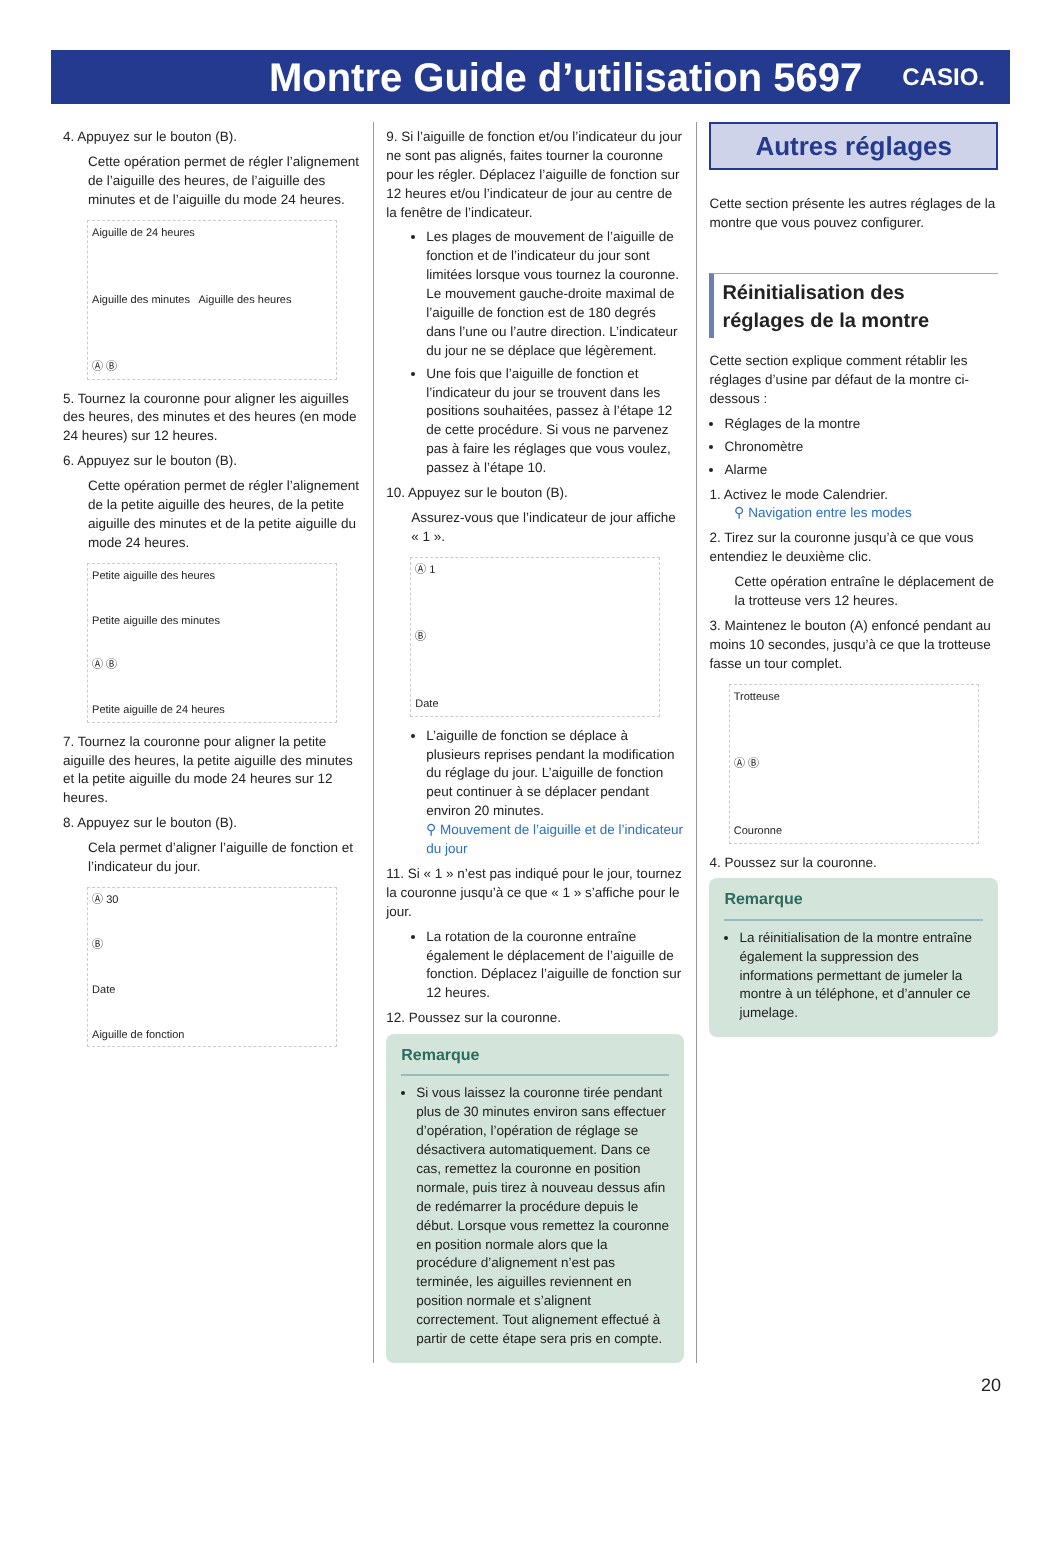Montre Guide d’utilisation 5697
CASIO.
4. Appuyez sur le bouton (B).
Cette opération permet de régler l’alignement de l’aiguille des heures, de l’aiguille des minutes et de l’aiguille du mode 24 heures.
Aiguille de 24 heures
Aiguille des minutes Aiguille des heures
Ⓐ Ⓑ
5. Tournez la couronne pour aligner les aiguilles des heures, des minutes et des heures (en mode 24 heures) sur 12 heures.
6. Appuyez sur le bouton (B).
Cette opération permet de régler l’alignement de la petite aiguille des heures, de la petite aiguille des minutes et de la petite aiguille du mode 24 heures.
Petite aiguille des heures
Petite aiguille des minutes
Ⓐ Ⓑ
Petite aiguille de 24 heures
7. Tournez la couronne pour aligner la petite aiguille des heures, la petite aiguille des minutes et la petite aiguille du mode 24 heures sur 12 heures.
8. Appuyez sur le bouton (B).
Cela permet d’aligner l’aiguille de fonction et l’indicateur du jour.
Ⓐ 30
Ⓑ
Date
Aiguille de fonction
9. Si l’aiguille de fonction et/ou l’indicateur du jour ne sont pas alignés, faites tourner la couronne pour les régler. Déplacez l’aiguille de fonction sur 12 heures et/ou l’indicateur de jour au centre de la fenêtre de l’indicateur.
Les plages de mouvement de l’aiguille de fonction et de l’indicateur du jour sont limitées lorsque vous tournez la couronne. Le mouvement gauche-droite maximal de l’aiguille de fonction est de 180 degrés dans l’une ou l’autre direction. L’indicateur du jour ne se déplace que légèrement.
Une fois que l’aiguille de fonction et l’indicateur du jour se trouvent dans les positions souhaitées, passez à l’étape 12 de cette procédure. Si vous ne parvenez pas à faire les réglages que vous voulez, passez à l’étape 10.
10. Appuyez sur le bouton (B).
Assurez-vous que l’indicateur de jour affiche « 1 ».
Ⓐ 1
Ⓑ
Date
L’aiguille de fonction se déplace à plusieurs reprises pendant la modification du réglage du jour. L’aiguille de fonction peut continuer à se déplacer pendant environ 20 minutes.
⚲ Mouvement de l’aiguille et de l’indicateur du jour
11. Si « 1 » n’est pas indiqué pour le jour, tournez la couronne jusqu’à ce que « 1 » s’affiche pour le jour.
La rotation de la couronne entraîne également le déplacement de l’aiguille de fonction. Déplacez l’aiguille de fonction sur 12 heures.
12. Poussez sur la couronne.
Remarque
Si vous laissez la couronne tirée pendant plus de 30 minutes environ sans effectuer d’opération, l’opération de réglage se désactivera automatiquement. Dans ce cas, remettez la couronne en position normale, puis tirez à nouveau dessus afin de redémarrer la procédure depuis le début. Lorsque vous remettez la couronne en position normale alors que la procédure d’alignement n’est pas terminée, les aiguilles reviennent en position normale et s’alignent correctement. Tout alignement effectué à partir de cette étape sera pris en compte.
Autres réglages
Cette section présente les autres réglages de la montre que vous pouvez configurer.
Réinitialisation des réglages de la montre
Cette section explique comment rétablir les réglages d’usine par défaut de la montre ci-dessous :
Réglages de la montre
Chronomètre
Alarme
1. Activez le mode Calendrier.
⚲ Navigation entre les modes
2. Tirez sur la couronne jusqu’à ce que vous entendiez le deuxième clic.
Cette opération entraîne le déplacement de la trotteuse vers 12 heures.
3. Maintenez le bouton (A) enfoncé pendant au moins 10 secondes, jusqu’à ce que la trotteuse fasse un tour complet.
Trotteuse
Ⓐ Ⓑ
Couronne
4. Poussez sur la couronne.
Remarque
La réinitialisation de la montre entraîne également la suppression des informations permettant de jumeler la montre à un téléphone, et d’annuler ce jumelage.
20